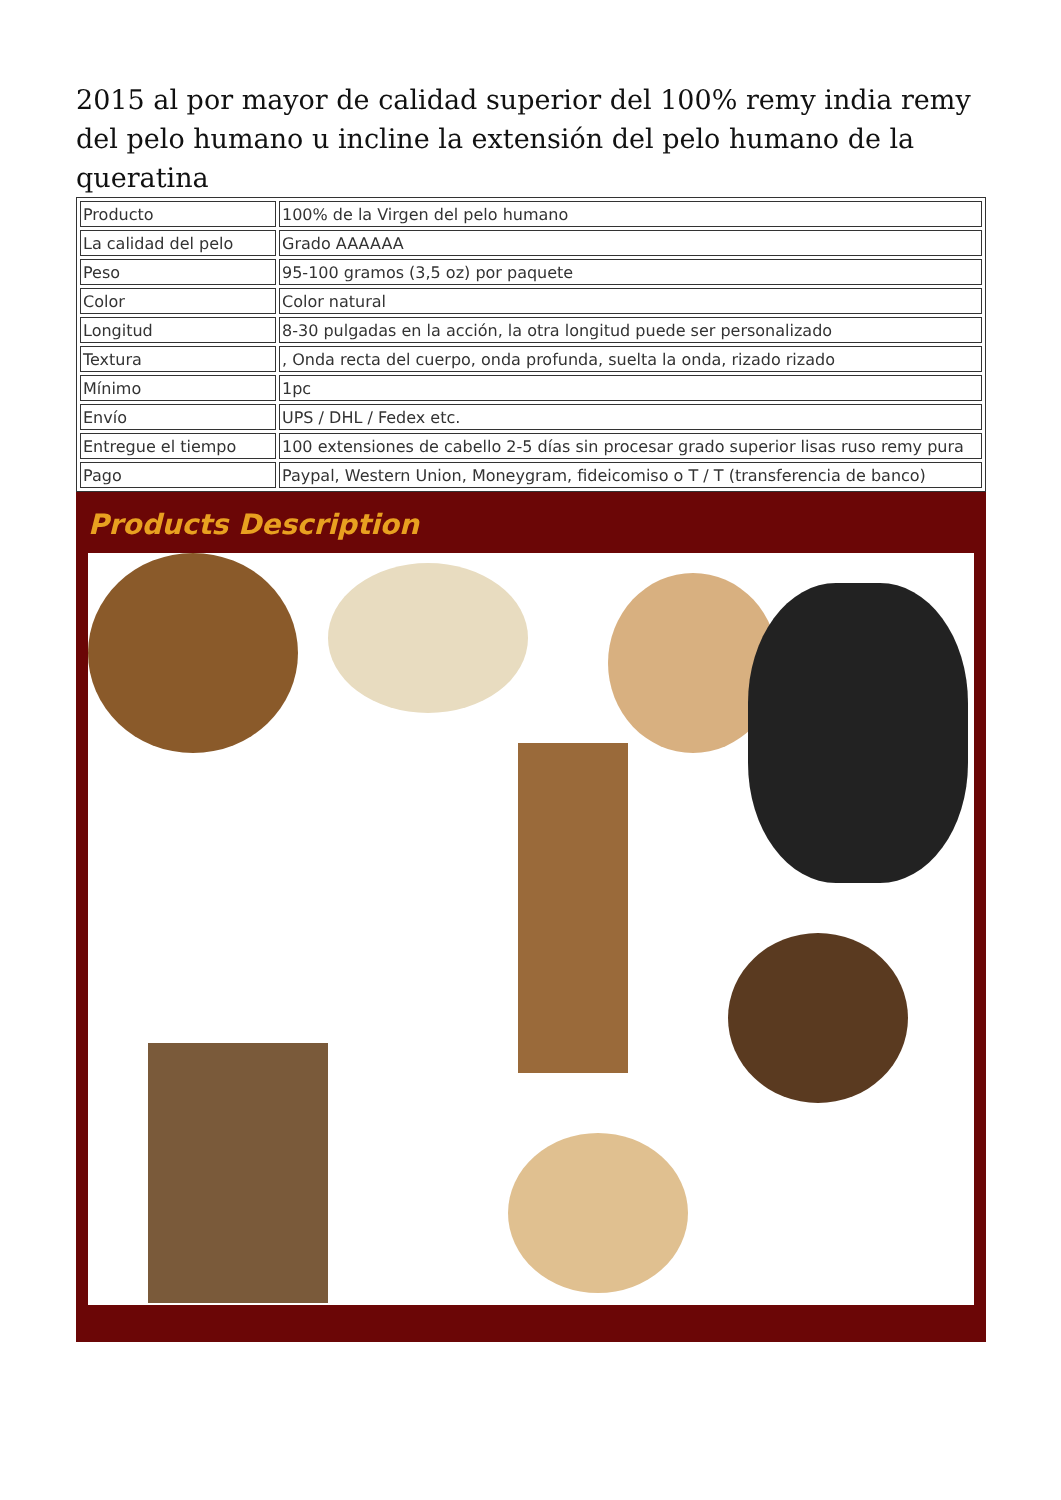2015 al por mayor de calidad superior del 100% remy india remy del pelo humano u incline la extensión del pelo humano de la queratina
| Producto | 100% de la Virgen del pelo humano |
| La calidad del pelo | Grado AAAAAA |
| Peso | 95-100 gramos (3,5 oz) por paquete |
| Color | Color natural |
| Longitud | 8-30 pulgadas en la acción, la otra longitud puede ser personalizado |
| Textura | , Onda recta del cuerpo, onda profunda, suelta la onda, rizado rizado |
| Mínimo | 1pc |
| Envío | UPS / DHL / Fedex etc. |
| Entregue el tiempo | 100 extensiones de cabello 2-5 días sin procesar grado superior lisas ruso remy pura |
| Pago | Paypal, Western Union, Moneygram, fideicomiso o T / T (transferencia de banco) |
Products Description